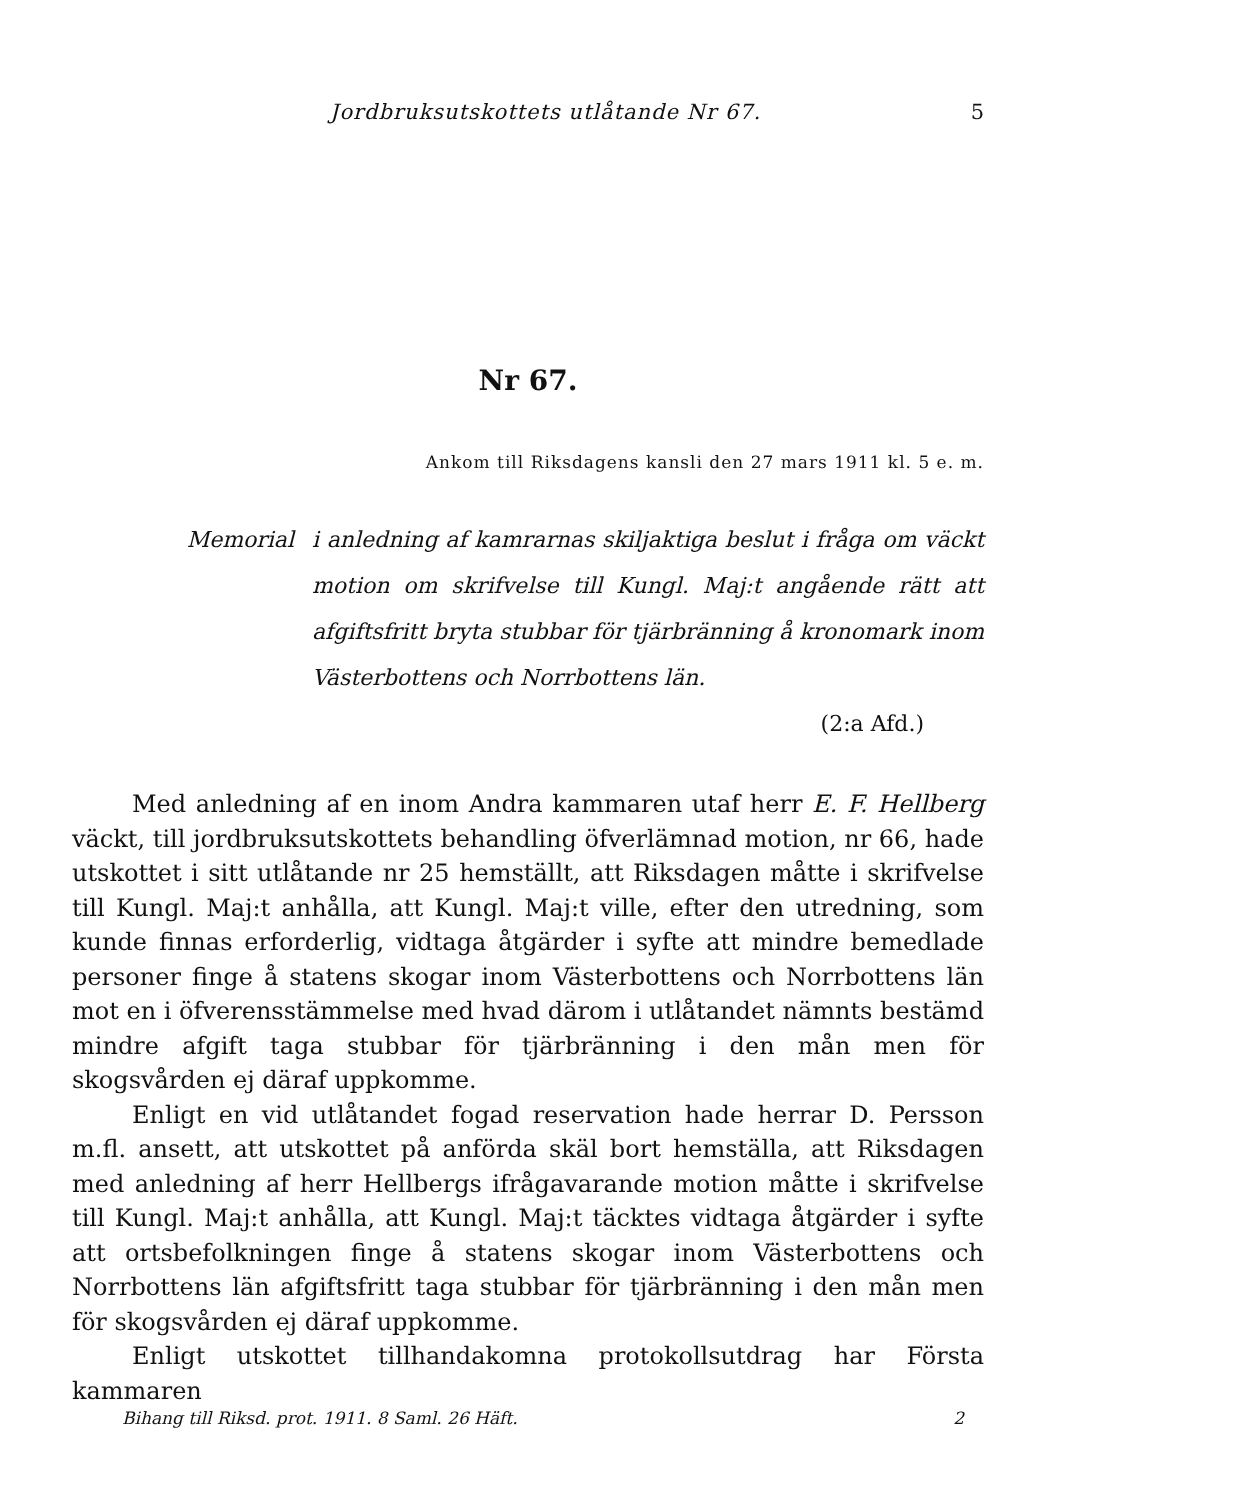Jordbruksutskottets utlåtande Nr 67. 5
Nr 67.
Ankom till Riksdagens kansli den 27 mars 1911 kl. 5 e. m.
Memorial i anledning af kamrarnas skiljaktiga beslut i fråga om väckt motion om skrifvelse till Kungl. Maj:t angående rätt att afgiftsfritt bryta stubbar för tjärbränning å kronomark inom Västerbottens och Norrbottens län.
(2:a Afd.)
Med anledning af en inom Andra kammaren utaf herr E. F. Hellberg väckt, till jordbruksutskottets behandling öfverlämnad motion, nr 66, hade utskottet i sitt utlåtande nr 25 hemställt, att Riksdagen måtte i skrifvelse till Kungl. Maj:t anhålla, att Kungl. Maj:t ville, efter den utredning, som kunde finnas erforderlig, vidtaga åtgärder i syfte att mindre bemedlade personer finge å statens skogar inom Västerbottens och Norrbottens län mot en i öfverensstämmelse med hvad därom i utlåtandet nämnts bestämd mindre afgift taga stubbar för tjärbränning i den mån men för skogsvården ej däraf uppkomme.
Enligt en vid utlåtandet fogad reservation hade herrar D. Persson m.fl. ansett, att utskottet på anförda skäl bort hemställa, att Riksdagen med anledning af herr Hellbergs ifrågavarande motion måtte i skrifvelse till Kungl. Maj:t anhålla, att Kungl. Maj:t täcktes vidtaga åtgärder i syfte att ortsbefolkningen finge å statens skogar inom Västerbottens och Norrbottens län afgiftsfritt taga stubbar för tjärbränning i den mån men för skogsvården ej däraf uppkomme.
Enligt utskottet tillhandakomna protokollsutdrag har Första kammaren
Bihang till Riksd. prot. 1911. 8 Saml. 26 Häft. 2